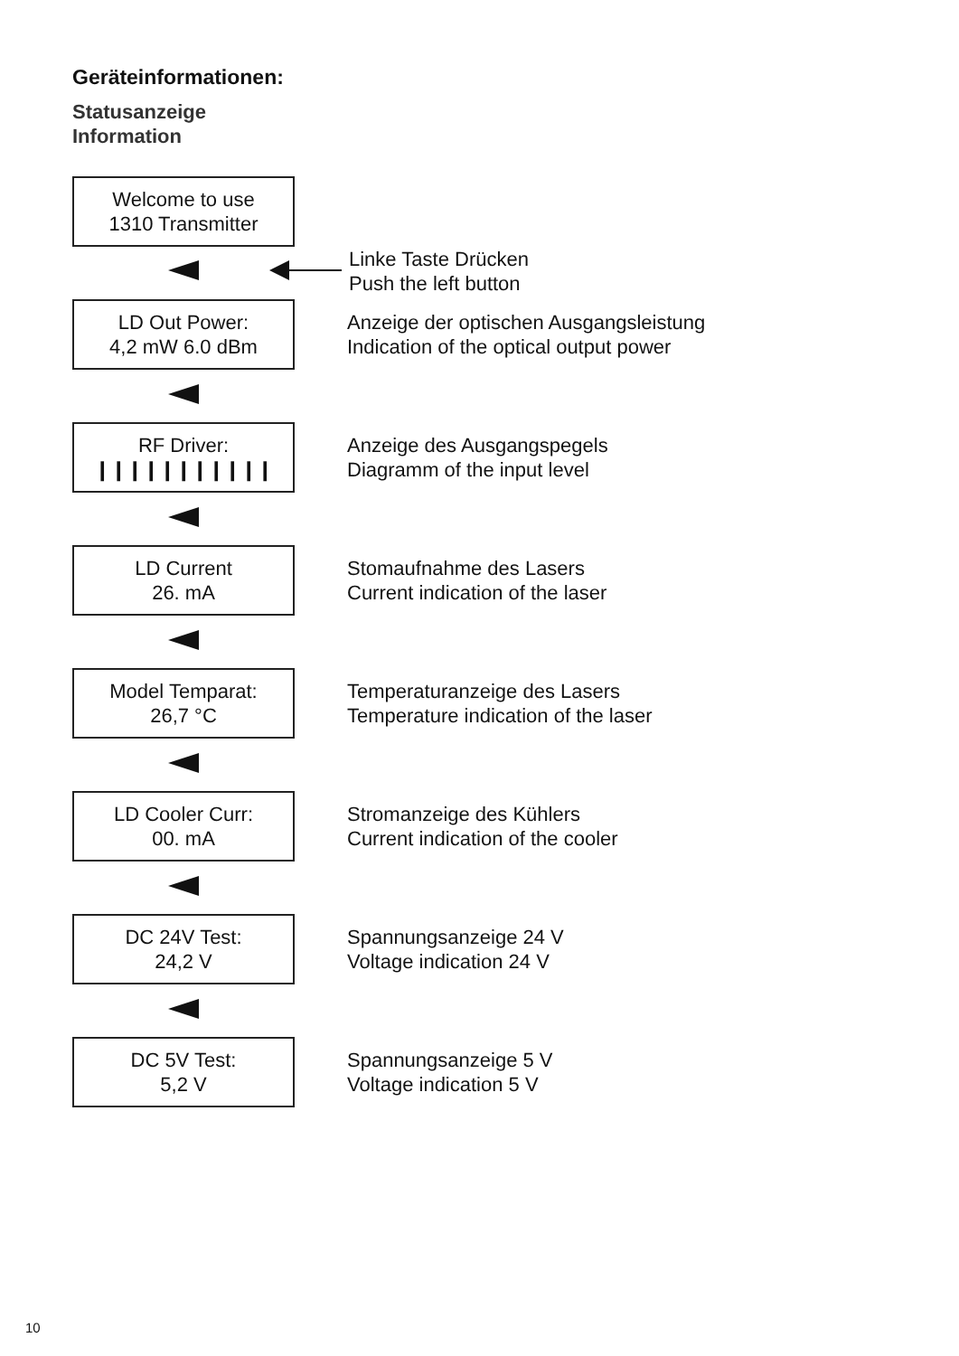Geräteinformationen:
Statusanzeige
Information
Welcome to use
1310 Transmitter
Linke Taste Drücken
Push the left button
LD Out Power:
4,2 mW 6.0 dBm
Anzeige der optischen Ausgangsleistung
Indication of the optical output power
RF Driver:
❙❙❙❙❙❙❙❙❙❙❙
Anzeige des Ausgangspegels
Diagramm of the input level
LD Current
26. mA
Stomaufnahme des Lasers
Current indication of the laser
Model Temparat:
26,7 °C
Temperaturanzeige des Lasers
Temperature indication of the laser
LD Cooler Curr:
00. mA
Stromanzeige des Kühlers
Current indication of the cooler
DC 24V Test:
24,2 V
Spannungsanzeige 24 V
Voltage indication 24 V
DC 5V Test:
5,2 V
Spannungsanzeige 5 V
Voltage indication 5 V
10